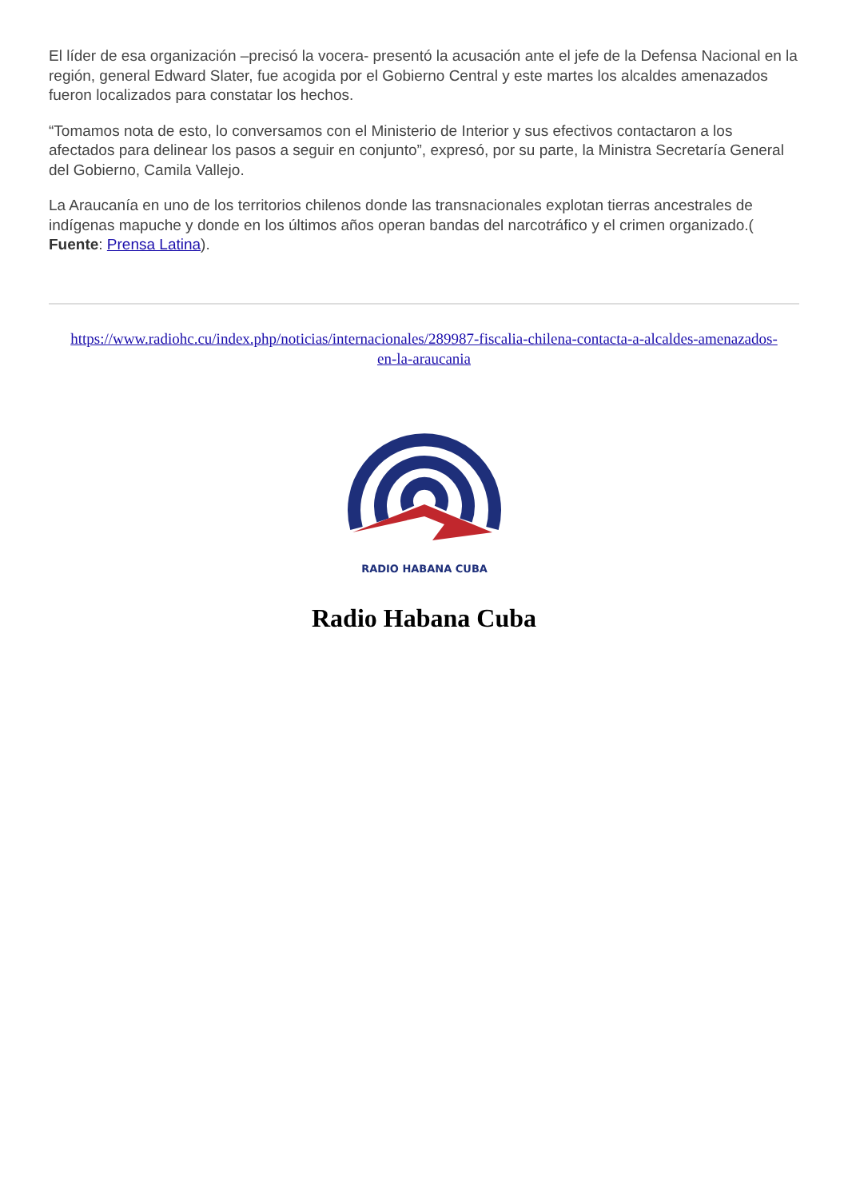El líder de esa organización –precisó la vocera- presentó la acusación ante el jefe de la Defensa Nacional en la región, general Edward Slater, fue acogida por el Gobierno Central y este martes los alcaldes amenazados fueron localizados para constatar los hechos.
“Tomamos nota de esto, lo conversamos con el Ministerio de Interior y sus efectivos contactaron a los afectados para delinear los pasos a seguir en conjunto”, expresó, por su parte, la Ministra Secretaría General del Gobierno, Camila Vallejo.
La Araucanía en uno de los territorios chilenos donde las transnacionales explotan tierras ancestrales de indígenas mapuche y donde en los últimos años operan bandas del narcotráfico y el crimen organizado.( Fuente: Prensa Latina).
https://www.radiohc.cu/index.php/noticias/internacionales/289987-fiscalia-chilena-contacta-a-alcaldes-amenazados-en-la-araucania
RADIO HABANA CUBA
Radio Habana Cuba